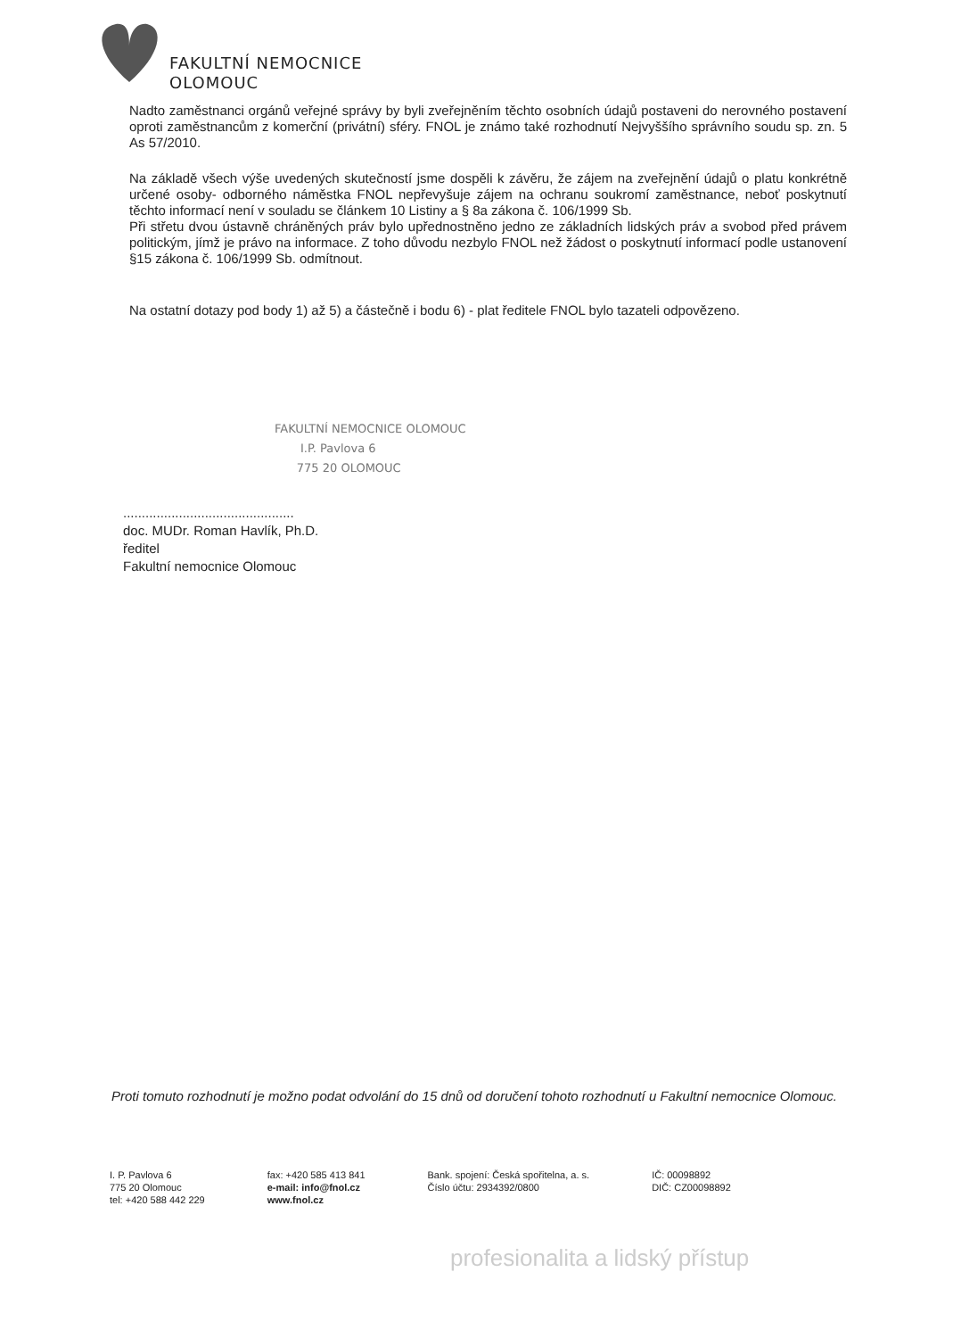FAKULTNÍ NEMOCNICE
OLOMOUC
Nadto zaměstnanci orgánů veřejné správy by byli zveřejněním těchto osobních údajů postaveni do nerovného postavení oproti zaměstnancům z komerční (privátní) sféry. FNOL je známo také rozhodnutí Nejvyššího správního soudu sp. zn. 5 As 57/2010.
Na základě všech výše uvedených skutečností jsme dospěli k závěru, že zájem na zveřejnění údajů o platu konkrétně určené osoby- odborného náměstka FNOL nepřevyšuje zájem na ochranu soukromí zaměstnance, neboť poskytnutí těchto informací není v souladu se článkem 10 Listiny a § 8a zákona č. 106/1999 Sb.
Při střetu dvou ústavně chráněných práv bylo upřednostněno jedno ze základních lidských práv a svobod před právem politickým, jímž je právo na informace. Z toho důvodu nezbylo FNOL než žádost o poskytnutí informací podle ustanovení §15 zákona č. 106/1999 Sb. odmítnout.
Na ostatní dotazy pod body 1) až 5) a částečně i bodu 6) - plat ředitele FNOL bylo tazateli odpovězeno.
FAKULTNÍ NEMOCNICE OLOMOUC
I.P. Pavlova 6
775 20 OLOMOUC
..............................................
doc. MUDr. Roman Havlík, Ph.D.
ředitel
Fakultní nemocnice Olomouc
Proti tomuto rozhodnutí je možno podat odvolání do 15 dnů od doručení tohoto rozhodnutí u Fakultní nemocnice Olomouc.
I. P. Pavlova 6
775 20 Olomouc
tel: +420 588 442 229
fax: +420 585 413 841
e-mail: info@fnol.cz
www.fnol.cz
Bank. spojení: Česká spořitelna, a. s.
Číslo účtu: 2934392/0800
IČ: 00098892
DIČ: CZ00098892
profesionalita a lidský přístup